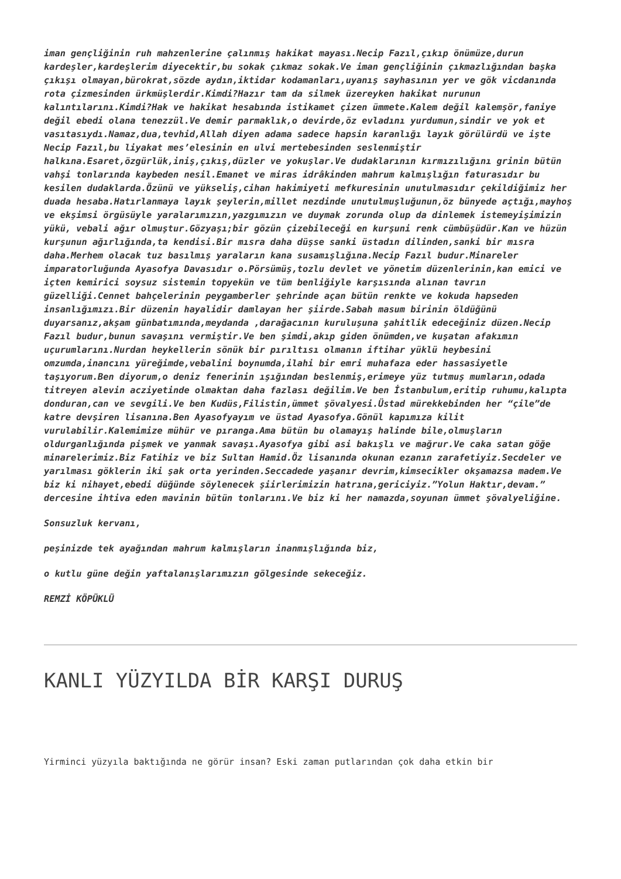iman gençliğinin ruh mahzenlerine çalınmış hakikat mayası.Necip Fazıl,çıkıp önümüze,durun kardeşler,kardeşlerim diyecektir,bu sokak çıkmaz sokak.Ve iman gençliğinin çıkmazlığından başka çıkışı olmayan,bürokrat,sözde aydın,iktidar kodamanları,uyanış sayhasının yer ve gök vicdanında rota çizmesinden ürkmüşlerdir.Kimdi?Hazır tam da silmek üzereyken hakikat nurunun kalıntılarını.Kimdi?Hak ve hakikat hesabında istikamet çizen ümmete.Kalem değil kalemşör,faniye değil ebedi olana tenezzül.Ve demir parmaklık,o devirde,öz evladını yurdumun,sindir ve yok et vasıtasıydı.Namaz,dua,tevhid,Allah diyen adama sadece hapsin karanlığı layık görülürdü ve işte Necip Fazıl,bu liyakat mes’elesinin en ulvi mertebesinden seslenmiştir halkına.Esaret,özgürlük,iniş,çıkış,düzler ve yokuşlar.Ve dudaklarının kırmızılığını grinin bütün vahşi tonlarında kaybeden nesil.Emanet ve miras idrâkinden mahrum kalmışlığın faturasıdır bu kesilen dudaklarda.Özünü ve yükseliş,cihan hakimiyeti mefkuresinin unutulmasıdır çekildiğimiz her duada hesaba.Hatırlanmaya layık şeylerin,millet nezdinde unutulmuşluğunun,öz bünyede açtığı,mayhoş ve ekşimsi örgüsüyle yaralarımızın,yazgımızın ve duymak zorunda olup da dinlemek istemeyişimizin yükü, vebali ağır olmuştur.Gözyaşı;bir gözün çizebileceği en kurşuni renk cümbüşüdür.Kan ve hüzün kurşunun ağırlığında,ta kendisi.Bir mısra daha düşse sanki üstadın dilinden,sanki bir mısra daha.Merhem olacak tuz basılmış yaraların kana susamışlığına.Necip Fazıl budur.Minareler imparatorluğunda Ayasofya Davasıdır o.Pörsümüş,tozlu devlet ve yönetim düzenlerinin,kan emici ve içten kemirici soysuz sistemin topyekün ve tüm benliğiyle karşısında alınan tavrın güzelliği.Cennet bahçelerinin peygamberler şehrinde açan bütün renkte ve kokuda hapseden insanlığımızı.Bir düzenin hayalidir damlayan her şiirde.Sabah masum birinin öldüğünü duyarsanız,akşam günbatımında,meydanda ,darağacının kuruluşuna şahitlik edeceğiniz düzen.Necip Fazıl budur,bunun savaşını vermiştir.Ve ben şimdi,akıp giden önümden,ve kuşatan afakımın uçurumlarını.Nurdan heykellerin sönük bir pırıltısı olmanın iftihar yüklü heybesini omzumda,inancını yüreğimde,vebalini boynumda,ilahi bir emri muhafaza eder hassasiyetle taşıyorum.Ben diyorum,o deniz fenerinin ışığından beslenmiş,erimeye yüz tutmuş mumların,odada titreyen alevin acziyetinde olmaktan daha fazlası değilim.Ve ben İstanbulum,eritip ruhumu,kalıpta donduran,can ve sevgili.Ve ben Kudüs,Filistin,ümmet şövalyesi.Üstad mürekkebinden her “çile”de katre devşiren lisanına.Ben Ayasofyayım ve üstad Ayasofya.Gönül kapımıza kilit vurulabilir.Kalemimize mühür ve pıranga.Ama bütün bu olamayış halinde bile,olmuşların oldurganlığında pişmek ve yanmak savaşı.Ayasofya gibi asi bakışlı ve mağrur.Ve caka satan göğe minarelerimiz.Biz Fatihiz ve biz Sultan Hamid.Öz lisanında okunan ezanın zarafetiyiz.Secdeler ve yarılması göklerin iki şak orta yerinden.Seccadede yaşanır devrim,kimsecikler okşamazsa madem.Ve biz ki nihayet,ebedi düğünde söylenecek şiirlerimizin hatrına,gericiyiz.”Yolun Haktır,devam.” dercesine ihtiva eden mavinin bütün tonlarını.Ve biz ki her namazda,soyunan ümmet şövalyeliğine.
Sonsuzluk kervanı,
peşinizde tek ayağından mahrum kalmışların inanmışlığında biz,
o kutlu güne değin yaftalanışlarımızın gölgesinde sekeceğiz.
REMZİ KÖPÜKLÜ
KANLI YÜZYILDA BİR KARŞI DURUŞ
Yirminci yüzyıla baktığında ne görür insan? Eski zaman putlarından çok daha etkin bir